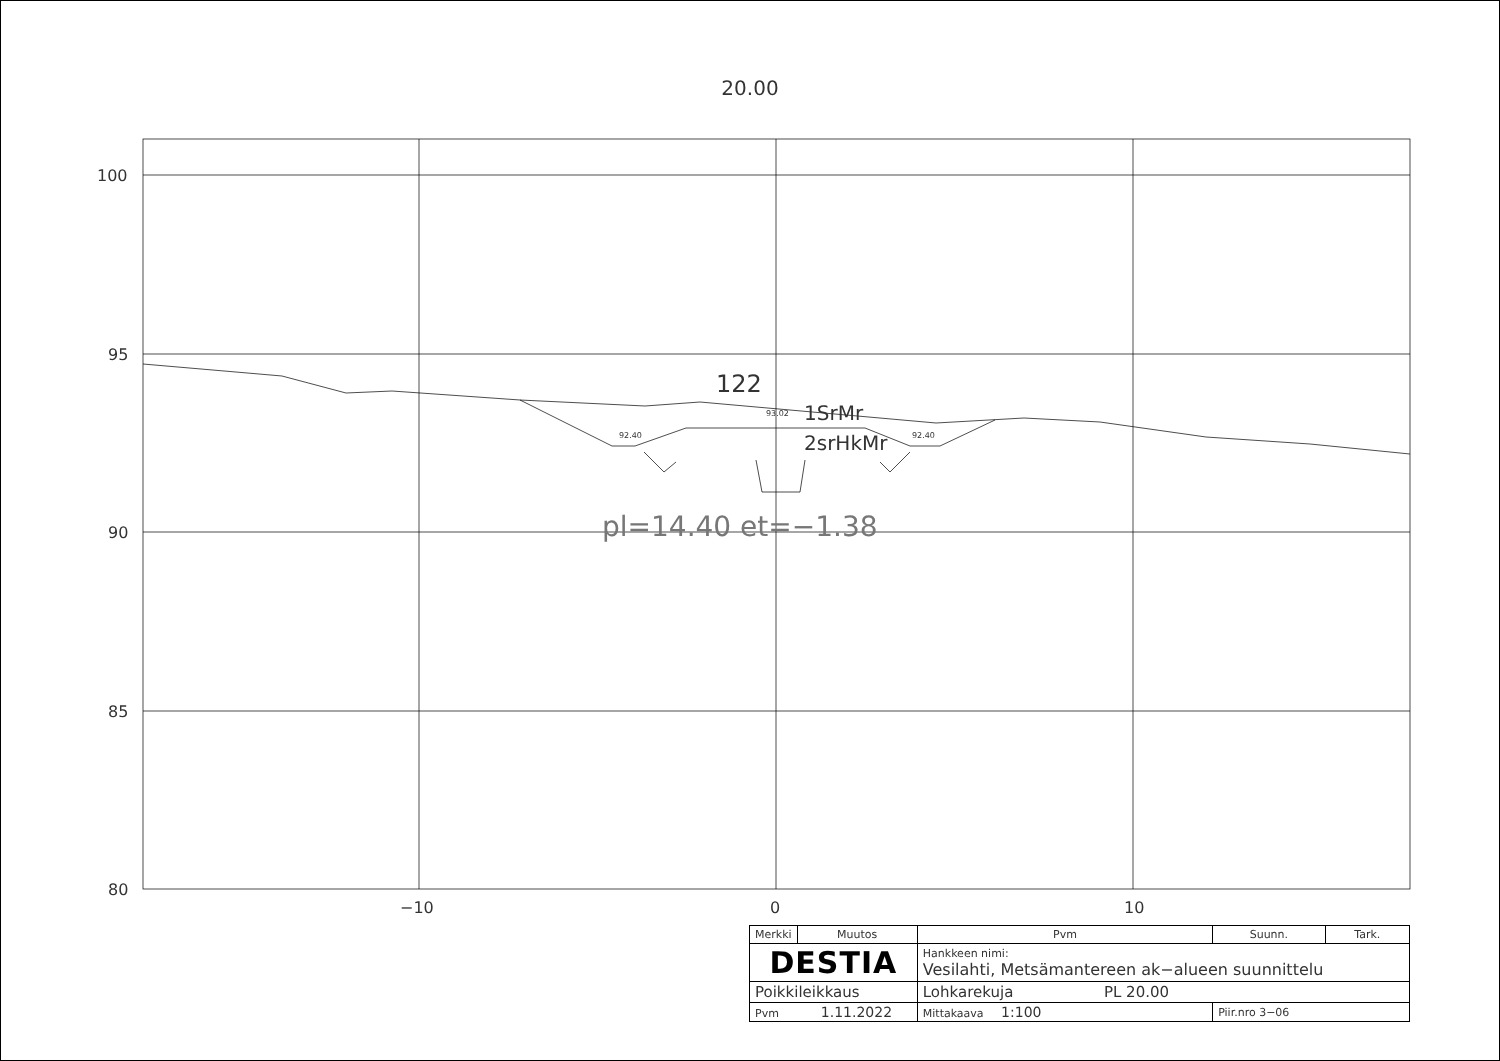20.00
100
95
90
85
80
−10
0
10
122
92.40
92.40
93.02
1SrMr
2srHkMr
pl=14.40 et=−1.38
| Merkki | Muutos | | Pvm | Suunn. | Tark. |
| DESTIA | | Hankkeen nimi: Vesilahti, Metsämantereen ak−alueen suunnittelu | | | |
| Poikkileikkaus | | Lohkarekuja PL 20.00 | | | |
| Pvm 1.11.2022 | | Mittakaava 1:100 | | Piir.nro 3−06 | |